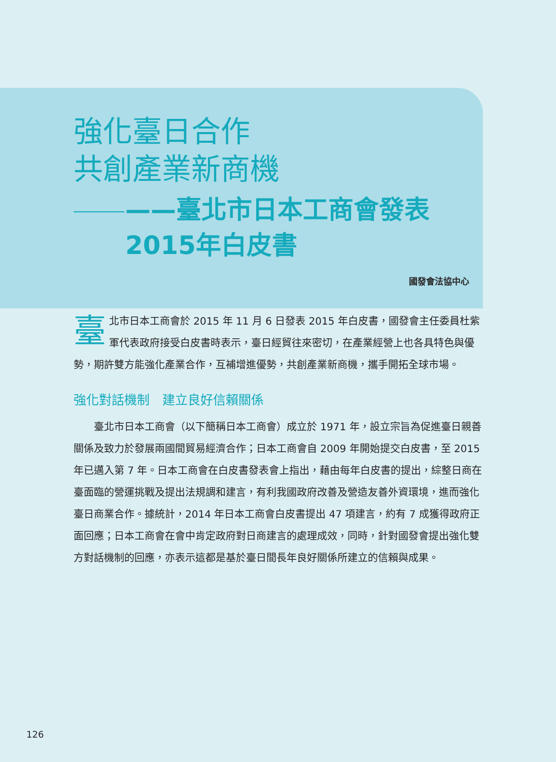強化臺日合作
共創產業新商機
——臺北市日本工商會發表2015年白皮書
國發會法協中心
臺北市日本工商會於 2015 年 11 月 6 日發表 2015 年白皮書，國發會主任委員杜紫軍代表政府接受白皮書時表示，臺日經貿往來密切，在產業經營上也各具特色與優勢，期許雙方能強化產業合作，互補增進優勢，共創產業新商機，攜手開拓全球市場。
強化對話機制　建立良好信賴關係
　　臺北市日本工商會（以下簡稱日本工商會）成立於 1971 年，設立宗旨為促進臺日親善關係及致力於發展兩國間貿易經濟合作；日本工商會自 2009 年開始提交白皮書，至 2015 年已邁入第 7 年。日本工商會在白皮書發表會上指出，藉由每年白皮書的提出，綜整日商在臺面臨的營運挑戰及提出法規調和建言，有利我國政府改善及營造友善外資環境，進而強化臺日商業合作。據統計，2014 年日本工商會白皮書提出 47 項建言，約有 7 成獲得政府正面回應；日本工商會在會中肯定政府對日商建言的處理成效，同時，針對國發會提出強化雙方對話機制的回應，亦表示這都是基於臺日間長年良好關係所建立的信賴與成果。
126